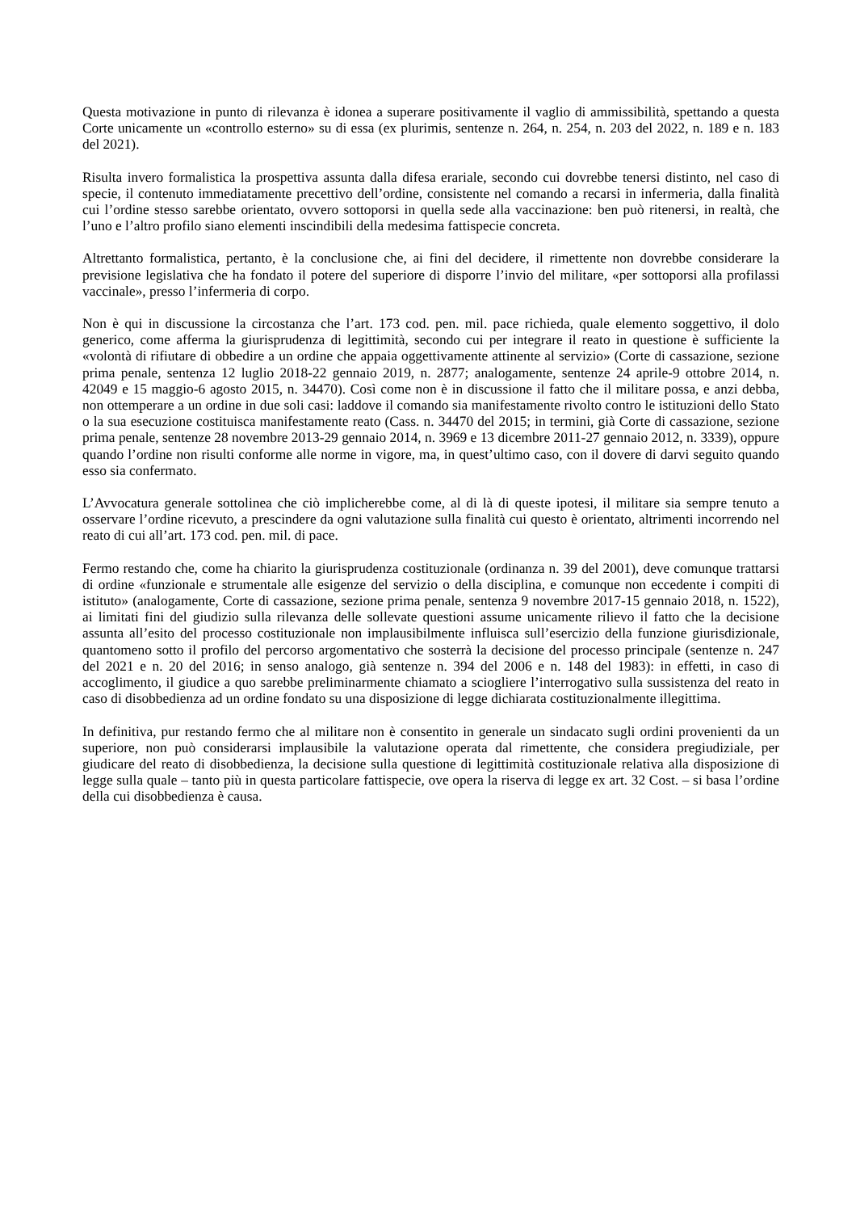Questa motivazione in punto di rilevanza è idonea a superare positivamente il vaglio di ammissibilità, spettando a questa Corte unicamente un «controllo esterno» su di essa (ex plurimis, sentenze n. 264, n. 254, n. 203 del 2022, n. 189 e n. 183 del 2021).
Risulta invero formalistica la prospettiva assunta dalla difesa erariale, secondo cui dovrebbe tenersi distinto, nel caso di specie, il contenuto immediatamente precettivo dell’ordine, consistente nel comando a recarsi in infermeria, dalla finalità cui l’ordine stesso sarebbe orientato, ovvero sottoporsi in quella sede alla vaccinazione: ben può ritenersi, in realtà, che l’uno e l’altro profilo siano elementi inscindibili della medesima fattispecie concreta.
Altrettanto formalistica, pertanto, è la conclusione che, ai fini del decidere, il rimettente non dovrebbe considerare la previsione legislativa che ha fondato il potere del superiore di disporre l’invio del militare, «per sottoporsi alla profilassi vaccinale», presso l’infermeria di corpo.
Non è qui in discussione la circostanza che l’art. 173 cod. pen. mil. pace richieda, quale elemento soggettivo, il dolo generico, come afferma la giurisprudenza di legittimità, secondo cui per integrare il reato in questione è sufficiente la «volontà di rifiutare di obbedire a un ordine che appaia oggettivamente attinente al servizio» (Corte di cassazione, sezione prima penale, sentenza 12 luglio 2018-22 gennaio 2019, n. 2877; analogamente, sentenze 24 aprile-9 ottobre 2014, n. 42049 e 15 maggio-6 agosto 2015, n. 34470). Così come non è in discussione il fatto che il militare possa, e anzi debba, non ottemperare a un ordine in due soli casi: laddove il comando sia manifestamente rivolto contro le istituzioni dello Stato o la sua esecuzione costituisca manifestamente reato (Cass. n. 34470 del 2015; in termini, già Corte di cassazione, sezione prima penale, sentenze 28 novembre 2013-29 gennaio 2014, n. 3969 e 13 dicembre 2011-27 gennaio 2012, n. 3339), oppure quando l’ordine non risulti conforme alle norme in vigore, ma, in quest’ultimo caso, con il dovere di darvi seguito quando esso sia confermato.
L’Avvocatura generale sottolinea che ciò implicherebbe come, al di là di queste ipotesi, il militare sia sempre tenuto a osservare l’ordine ricevuto, a prescindere da ogni valutazione sulla finalità cui questo è orientato, altrimenti incorrendo nel reato di cui all’art. 173 cod. pen. mil. di pace.
Fermo restando che, come ha chiarito la giurisprudenza costituzionale (ordinanza n. 39 del 2001), deve comunque trattarsi di ordine «funzionale e strumentale alle esigenze del servizio o della disciplina, e comunque non eccedente i compiti di istituto» (analogamente, Corte di cassazione, sezione prima penale, sentenza 9 novembre 2017-15 gennaio 2018, n. 1522), ai limitati fini del giudizio sulla rilevanza delle sollevate questioni assume unicamente rilievo il fatto che la decisione assunta all’esito del processo costituzionale non implausibilmente influisca sull’esercizio della funzione giurisdizionale, quantomeno sotto il profilo del percorso argomentativo che sosterrà la decisione del processo principale (sentenze n. 247 del 2021 e n. 20 del 2016; in senso analogo, già sentenze n. 394 del 2006 e n. 148 del 1983): in effetti, in caso di accoglimento, il giudice a quo sarebbe preliminarmente chiamato a sciogliere l’interrogativo sulla sussistenza del reato in caso di disobbedienza ad un ordine fondato su una disposizione di legge dichiarata costituzionalmente illegittima.
In definitiva, pur restando fermo che al militare non è consentito in generale un sindacato sugli ordini provenienti da un superiore, non può considerarsi implausibile la valutazione operata dal rimettente, che considera pregiudiziale, per giudicare del reato di disobbedienza, la decisione sulla questione di legittimità costituzionale relativa alla disposizione di legge sulla quale – tanto più in questa particolare fattispecie, ove opera la riserva di legge ex art. 32 Cost. – si basa l’ordine della cui disobbedienza è causa.